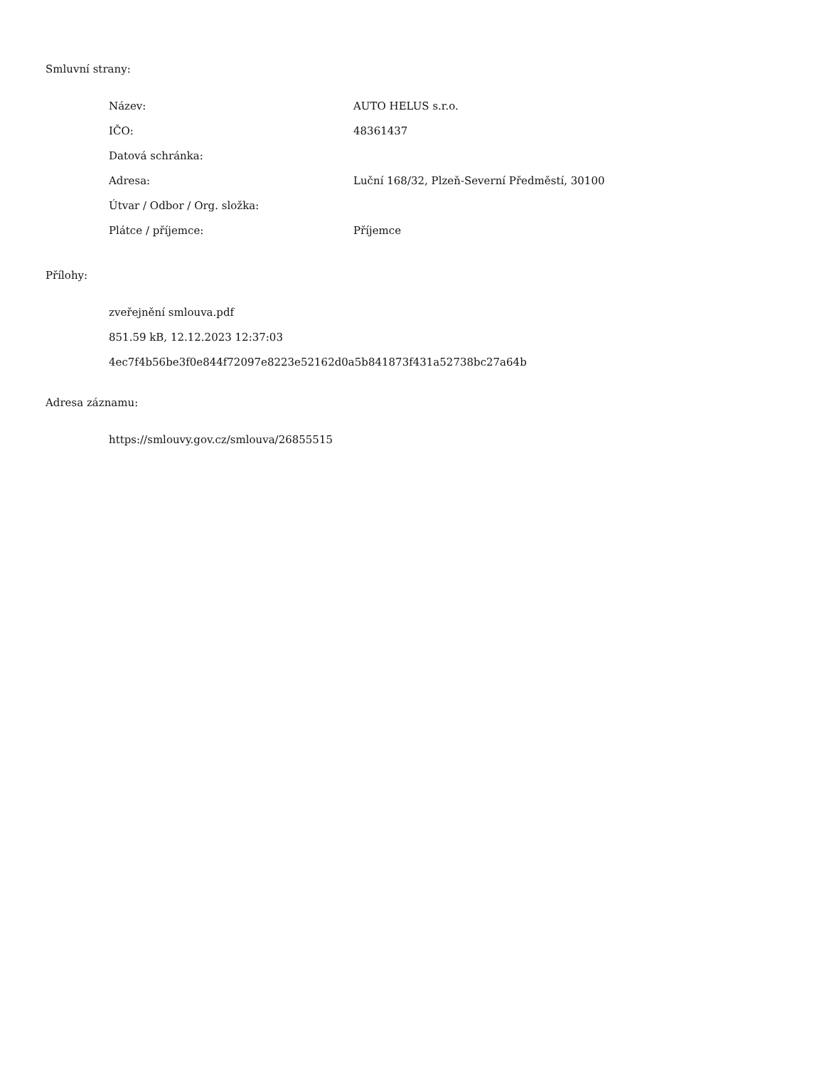Smluvní strany:
| Název: | AUTO HELUS s.r.o. |
| IČO: | 48361437 |
| Datová schránka: | |
| Adresa: | Luční 168/32, Plzeň-Severní Předměstí, 30100 |
| Útvar / Odbor / Org. složka: | |
| Plátce / příjemce: | Příjemce |
Přílohy:
zveřejnění smlouva.pdf
851.59 kB, 12.12.2023 12:37:03
4ec7f4b56be3f0e844f72097e8223e52162d0a5b841873f431a52738bc27a64b
Adresa záznamu:
https://smlouvy.gov.cz/smlouva/26855515